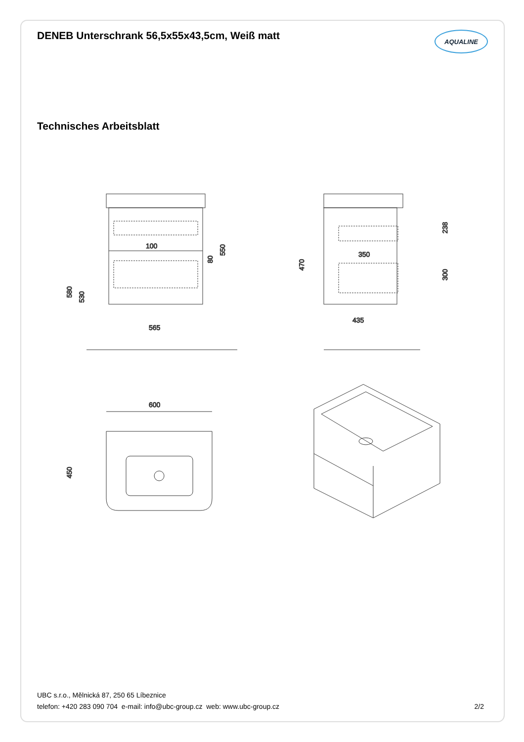DENEB Unterschrank 56,5x55x43,5cm, Weiß matt
AQUALINE
Technisches Arbeitsblatt
80
100
565
550
580
530
350
435
470
238
300
600
450
UBC s.r.o., Mělnická 87, 250 65 Líbeznice
telefon: +420 283 090 704 e-mail: info@ubc-group.cz web: www.ubc-group.cz
2/2